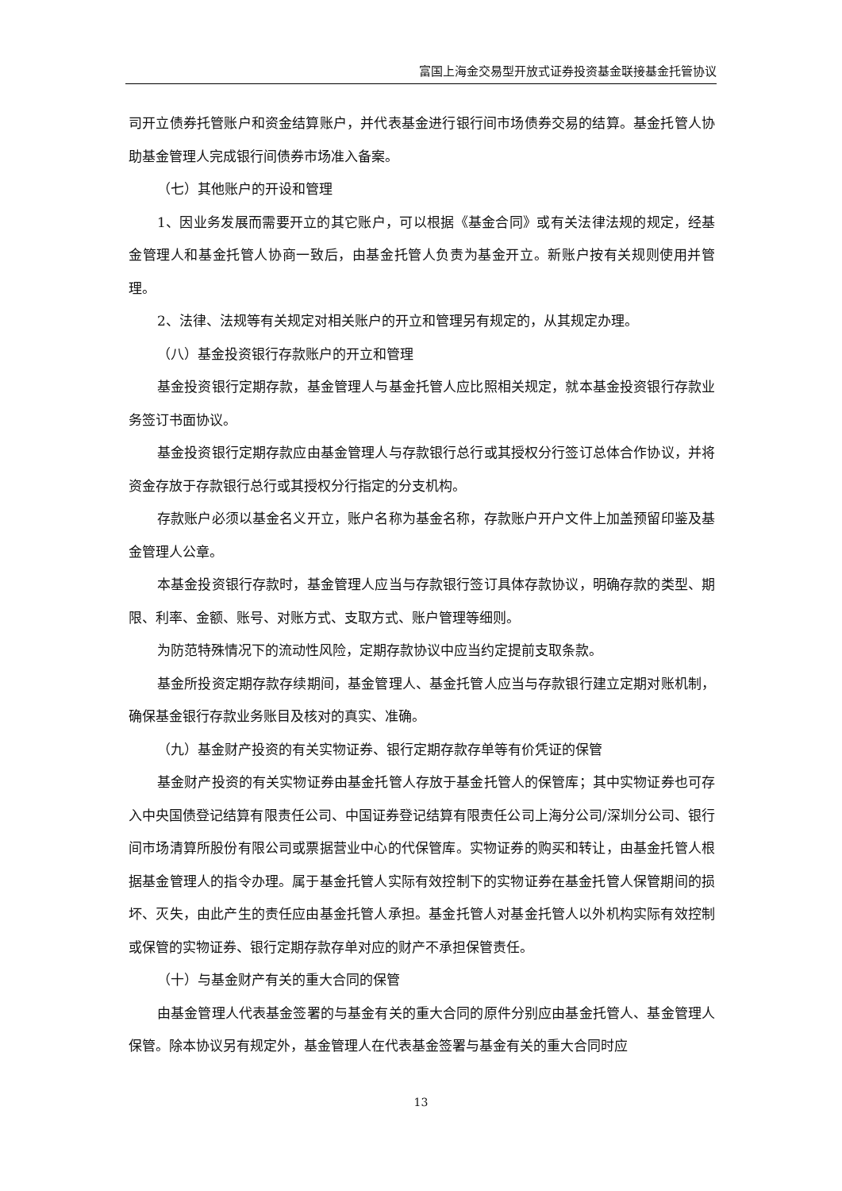富国上海金交易型开放式证券投资基金联接基金托管协议
司开立债券托管账户和资金结算账户，并代表基金进行银行间市场债券交易的结算。基金托管人协助基金管理人完成银行间债券市场准入备案。
（七）其他账户的开设和管理
1、因业务发展而需要开立的其它账户，可以根据《基金合同》或有关法律法规的规定，经基金管理人和基金托管人协商一致后，由基金托管人负责为基金开立。新账户按有关规则使用并管理。
2、法律、法规等有关规定对相关账户的开立和管理另有规定的，从其规定办理。
（八）基金投资银行存款账户的开立和管理
基金投资银行定期存款，基金管理人与基金托管人应比照相关规定，就本基金投资银行存款业务签订书面协议。
基金投资银行定期存款应由基金管理人与存款银行总行或其授权分行签订总体合作协议，并将资金存放于存款银行总行或其授权分行指定的分支机构。
存款账户必须以基金名义开立，账户名称为基金名称，存款账户开户文件上加盖预留印鉴及基金管理人公章。
本基金投资银行存款时，基金管理人应当与存款银行签订具体存款协议，明确存款的类型、期限、利率、金额、账号、对账方式、支取方式、账户管理等细则。
为防范特殊情况下的流动性风险，定期存款协议中应当约定提前支取条款。
基金所投资定期存款存续期间，基金管理人、基金托管人应当与存款银行建立定期对账机制，确保基金银行存款业务账目及核对的真实、准确。
（九）基金财产投资的有关实物证券、银行定期存款存单等有价凭证的保管
基金财产投资的有关实物证券由基金托管人存放于基金托管人的保管库；其中实物证券也可存入中央国债登记结算有限责任公司、中国证券登记结算有限责任公司上海分公司/深圳分公司、银行间市场清算所股份有限公司或票据营业中心的代保管库。实物证券的购买和转让，由基金托管人根据基金管理人的指令办理。属于基金托管人实际有效控制下的实物证券在基金托管人保管期间的损坏、灭失，由此产生的责任应由基金托管人承担。基金托管人对基金托管人以外机构实际有效控制或保管的实物证券、银行定期存款存单对应的财产不承担保管责任。
（十）与基金财产有关的重大合同的保管
由基金管理人代表基金签署的与基金有关的重大合同的原件分别应由基金托管人、基金管理人保管。除本协议另有规定外，基金管理人在代表基金签署与基金有关的重大合同时应
13